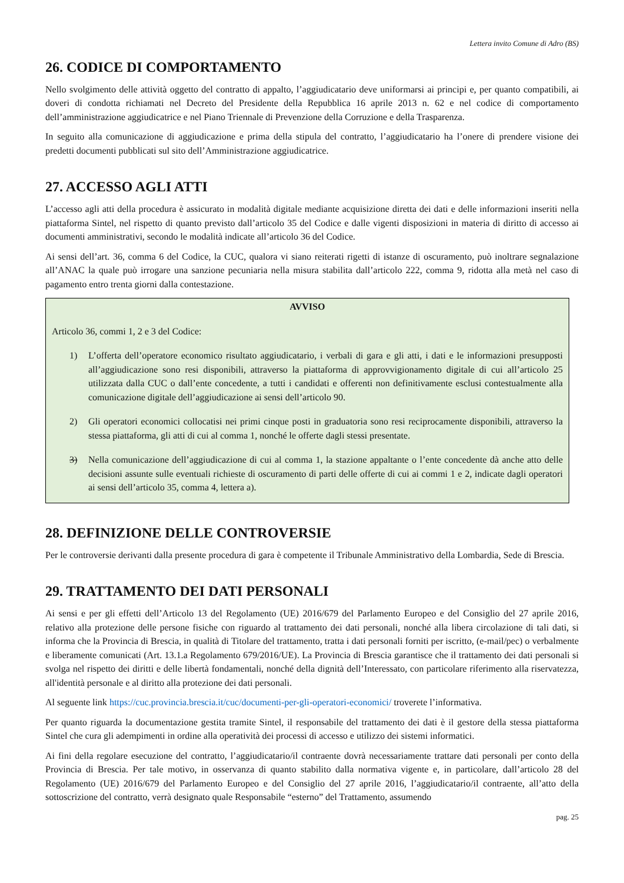Lettera invito Comune di Adro (BS)
26. CODICE DI COMPORTAMENTO
Nello svolgimento delle attività oggetto del contratto di appalto, l’aggiudicatario deve uniformarsi ai principi e, per quanto compatibili, ai doveri di condotta richiamati nel Decreto del Presidente della Repubblica 16 aprile 2013 n. 62 e nel codice di comportamento dell’amministrazione aggiudicatrice e nel Piano Triennale di Prevenzione della Corruzione e della Trasparenza.
In seguito alla comunicazione di aggiudicazione e prima della stipula del contratto, l’aggiudicatario ha l’onere di prendere visione dei predetti documenti pubblicati sul sito dell’Amministrazione aggiudicatrice.
27. ACCESSO AGLI ATTI
L’accesso agli atti della procedura è assicurato in modalità digitale mediante acquisizione diretta dei dati e delle informazioni inseriti nella piattaforma Sintel, nel rispetto di quanto previsto dall’articolo 35 del Codice e dalle vigenti disposizioni in materia di diritto di accesso ai documenti amministrativi, secondo le modalità indicate all’articolo 36 del Codice.
Ai sensi dell’art. 36, comma 6 del Codice, la CUC, qualora vi siano reiterati rigetti di istanze di oscuramento, può inoltrare segnalazione all’ANAC la quale può irrogare una sanzione pecuniaria nella misura stabilita dall’articolo 222, comma 9, ridotta alla metà nel caso di pagamento entro trenta giorni dalla contestazione.
AVVISO
Articolo 36, commi 1, 2 e 3 del Codice:
1) L’offerta dell’operatore economico risultato aggiudicatario, i verbali di gara e gli atti, i dati e le informazioni presupposti all’aggiudicazione sono resi disponibili, attraverso la piattaforma di approvvigionamento digitale di cui all’articolo 25 utilizzata dalla CUC o dall’ente concedente, a tutti i candidati e offerenti non definitivamente esclusi contestualmente alla comunicazione digitale dell’aggiudicazione ai sensi dell’articolo 90.
2) Gli operatori economici collocatisi nei primi cinque posti in graduatoria sono resi reciprocamente disponibili, attraverso la stessa piattaforma, gli atti di cui al comma 1, nonché le offerte dagli stessi presentate.
3) Nella comunicazione dell’aggiudicazione di cui al comma 1, la stazione appaltante o l’ente concedente dà anche atto delle decisioni assunte sulle eventuali richieste di oscuramento di parti delle offerte di cui ai commi 1 e 2, indicate dagli operatori ai sensi dell’articolo 35, comma 4, lettera a).
28. DEFINIZIONE DELLE CONTROVERSIE
Per le controversie derivanti dalla presente procedura di gara è competente il Tribunale Amministrativo della Lombardia, Sede di Brescia.
29. TRATTAMENTO DEI DATI PERSONALI
Ai sensi e per gli effetti dell’Articolo 13 del Regolamento (UE) 2016/679 del Parlamento Europeo e del Consiglio del 27 aprile 2016, relativo alla protezione delle persone fisiche con riguardo al trattamento dei dati personali, nonché alla libera circolazione di tali dati, si informa che la Provincia di Brescia, in qualità di Titolare del trattamento, tratta i dati personali forniti per iscritto, (e-mail/pec) o verbalmente e liberamente comunicati (Art. 13.1.a Regolamento 679/2016/UE). La Provincia di Brescia garantisce che il trattamento dei dati personali si svolga nel rispetto dei diritti e delle libertà fondamentali, nonché della dignità dell’Interessato, con particolare riferimento alla riservatezza, all'identità personale e al diritto alla protezione dei dati personali.
Al seguente link https://cuc.provincia.brescia.it/cuc/documenti-per-gli-operatori-economici/ troverete l’informativa.
Per quanto riguarda la documentazione gestita tramite Sintel, il responsabile del trattamento dei dati è il gestore della stessa piattaforma Sintel che cura gli adempimenti in ordine alla operatività dei processi di accesso e utilizzo dei sistemi informatici.
Ai fini della regolare esecuzione del contratto, l’aggiudicatario/il contraente dovrà necessariamente trattare dati personali per conto della Provincia di Brescia. Per tale motivo, in osservanza di quanto stabilito dalla normativa vigente e, in particolare, dall’articolo 28 del Regolamento (UE) 2016/679 del Parlamento Europeo e del Consiglio del 27 aprile 2016, l’aggiudicatario/il contraente, all’atto della sottoscrizione del contratto, verrà designato quale Responsabile “esterno” del Trattamento, assumendo
pag. 25